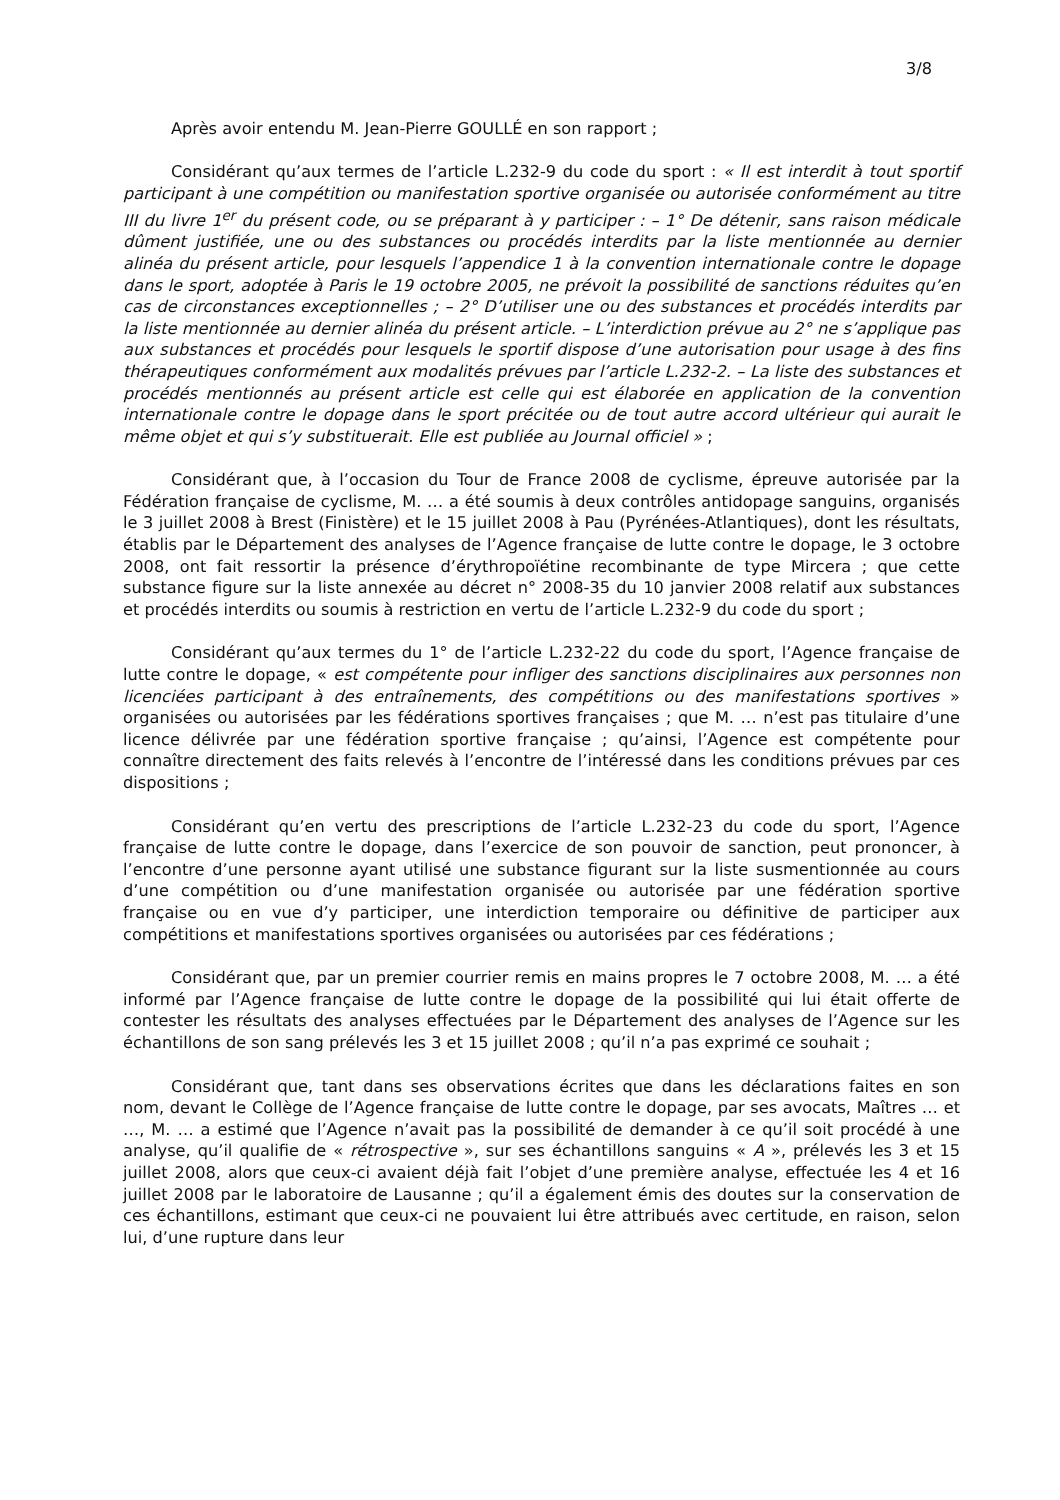3/8
Après avoir entendu M. Jean-Pierre GOULLÉ en son rapport ;
Considérant qu’aux termes de l’article L.232-9 du code du sport : « Il est interdit à tout sportif participant à une compétition ou manifestation sportive organisée ou autorisée conformément au titre III du livre 1<sup>er</sup> du présent code, ou se préparant à y participer : – 1° De détenir, sans raison médicale dûment justifiée, une ou des substances ou procédés interdits par la liste mentionnée au dernier alinéa du présent article, pour lesquels l’appendice 1 à la convention internationale contre le dopage dans le sport, adoptée à Paris le 19 octobre 2005, ne prévoit la possibilité de sanctions réduites qu’en cas de circonstances exceptionnelles ; – 2° D’utiliser une ou des substances et procédés interdits par la liste mentionnée au dernier alinéa du présent article. – L’interdiction prévue au 2° ne s’applique pas aux substances et procédés pour lesquels le sportif dispose d’une autorisation pour usage à des fins thérapeutiques conformément aux modalités prévues par l’article L.232-2. – La liste des substances et procédés mentionnés au présent article est celle qui est élaborée en application de la convention internationale contre le dopage dans le sport précitée ou de tout autre accord ultérieur qui aurait le même objet et qui s’y substituerait. Elle est publiée au Journal officiel » ;
Considérant que, à l’occasion du Tour de France 2008 de cyclisme, épreuve autorisée par la Fédération française de cyclisme, M. … a été soumis à deux contrôles antidopage sanguins, organisés le 3 juillet 2008 à Brest (Finistère) et le 15 juillet 2008 à Pau (Pyrénées-Atlantiques), dont les résultats, établis par le Département des analyses de l’Agence française de lutte contre le dopage, le 3 octobre 2008, ont fait ressortir la présence d’érythropoïétine recombinante de type Mircera ; que cette substance figure sur la liste annexée au décret n° 2008-35 du 10 janvier 2008 relatif aux substances et procédés interdits ou soumis à restriction en vertu de l’article L.232-9 du code du sport ;
Considérant qu’aux termes du 1° de l’article L.232-22 du code du sport, l’Agence française de lutte contre le dopage, « est compétente pour infliger des sanctions disciplinaires aux personnes non licenciées participant à des entraînements, des compétitions ou des manifestations sportives » organisées ou autorisées par les fédérations sportives françaises ; que M. … n’est pas titulaire d’une licence délivrée par une fédération sportive française ; qu’ainsi, l’Agence est compétente pour connaître directement des faits relevés à l’encontre de l’intéressé dans les conditions prévues par ces dispositions ;
Considérant qu’en vertu des prescriptions de l’article L.232-23 du code du sport, l’Agence française de lutte contre le dopage, dans l’exercice de son pouvoir de sanction, peut prononcer, à l’encontre d’une personne ayant utilisé une substance figurant sur la liste susmentionnée au cours d’une compétition ou d’une manifestation organisée ou autorisée par une fédération sportive française ou en vue d’y participer, une interdiction temporaire ou définitive de participer aux compétitions et manifestations sportives organisées ou autorisées par ces fédérations ;
Considérant que, par un premier courrier remis en mains propres le 7 octobre 2008, M. … a été informé par l’Agence française de lutte contre le dopage de la possibilité qui lui était offerte de contester les résultats des analyses effectuées par le Département des analyses de l’Agence sur les échantillons de son sang prélevés les 3 et 15 juillet 2008 ; qu’il n’a pas exprimé ce souhait ;
Considérant que, tant dans ses observations écrites que dans les déclarations faites en son nom, devant le Collège de l’Agence française de lutte contre le dopage, par ses avocats, Maîtres … et …, M. … a estimé que l’Agence n’avait pas la possibilité de demander à ce qu’il soit procédé à une analyse, qu’il qualifie de « rétrospective », sur ses échantillons sanguins « A », prélevés les 3 et 15 juillet 2008, alors que ceux-ci avaient déjà fait l’objet d’une première analyse, effectuée les 4 et 16 juillet 2008 par le laboratoire de Lausanne ; qu’il a également émis des doutes sur la conservation de ces échantillons, estimant que ceux-ci ne pouvaient lui être attribués avec certitude, en raison, selon lui, d’une rupture dans leur